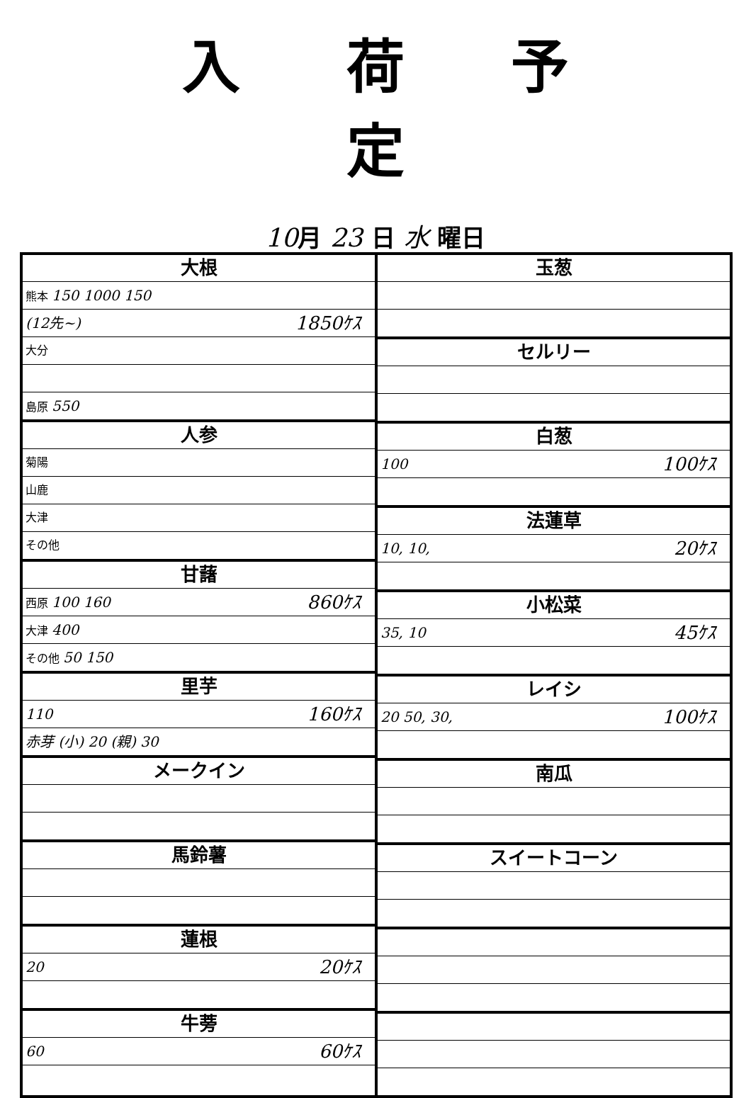入荷予定
10月 23 日 水 曜日
大根
熊本 150 1000 150
(12先~) 1850ｹｽ
大分
島原 550
人参
菊陽
山鹿
大津
その他
甘藷
西原 100 160 860ｹｽ
大津 400
その他 50 150
里芋
110 160ｹｽ
赤芽 (小) 20 (親) 30
メークイン
馬鈴薯
蓮根
20 20ｹｽ
牛蒡
60 60ｹｽ
玉葱
セルリー
白葱
100 100ｹｽ
法蓮草
10, 10, 20ｹｽ
小松菜
35, 10 45ｹｽ
レイシ
20 50, 30, 100ｹｽ
南瓜
スイートコーン